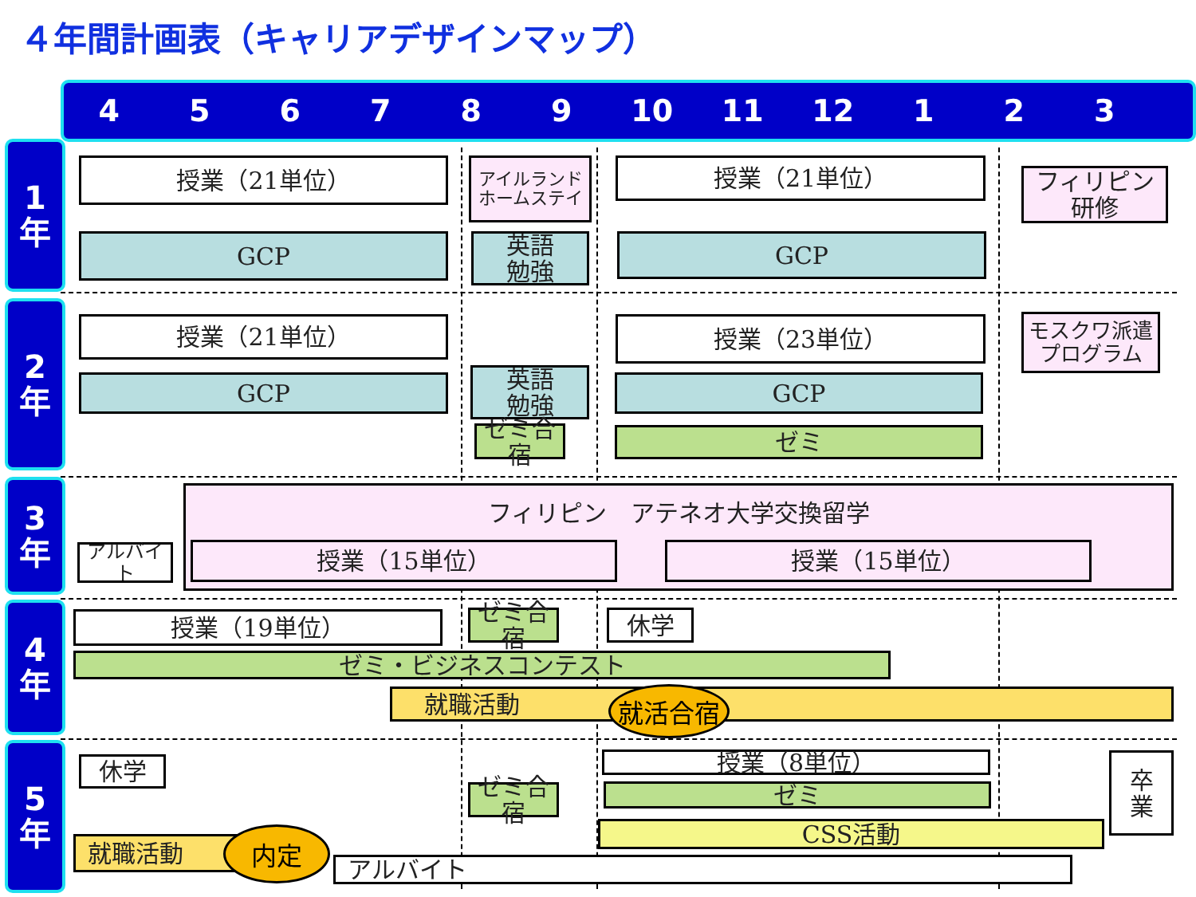４年間計画表（キャリアデザインマップ）
456789 10 11 12 1 2 3
1
年
2
年
3
年
4
年
5
年
授業（21単位）
アイルランド
ホームステイ
授業（21単位）
フィリピン
研修
GCP
英語
勉強
GCP
授業（21単位） 授業（23単位）
モスクワ派遣
プログラム
GCP
英語
勉強
GCP
ゼミ合宿
ゼミ
フィリピン　アテネオ大学交換留学
アルバイト 授業（15単位） 授業（15単位）
授業（19単位）
ゼミ合宿
休学
ゼミ・ビジネスコンテスト
就職活動 就活合宿
休学 授業（8単位）
卒
業
ゼミ合宿
ゼミ
CSS活動
就職活動 内定
アルバイト